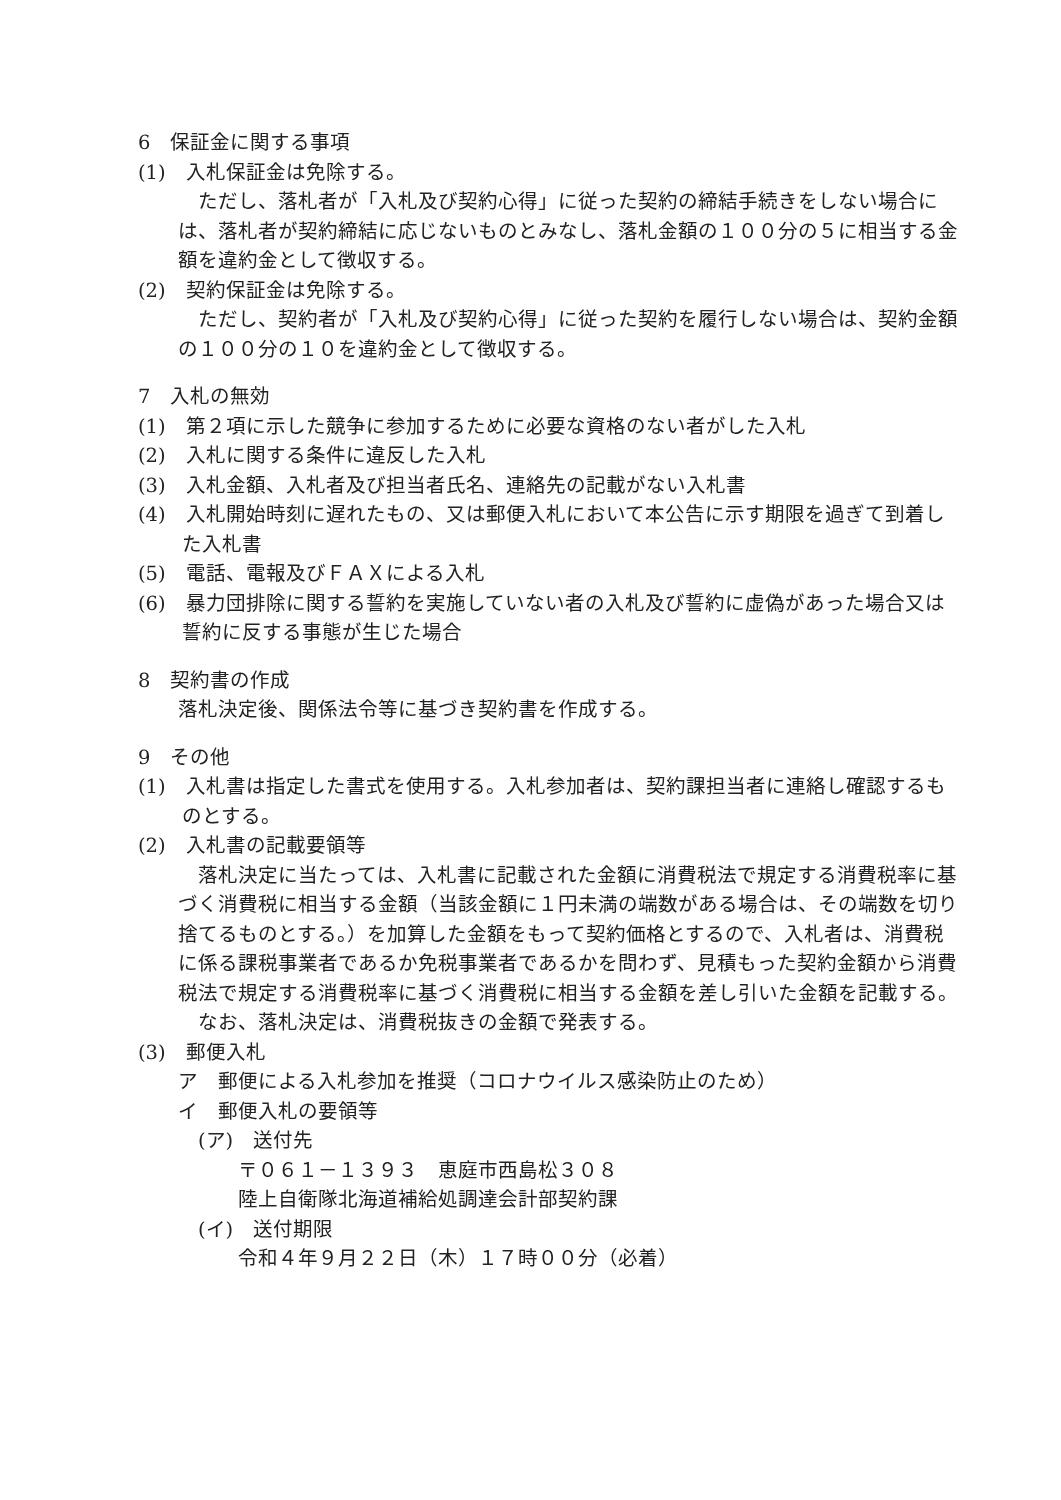6　保証金に関する事項
(1)　入札保証金は免除する。
ただし、落札者が「入札及び契約心得」に従った契約の締結手続きをしない場合には、落札者が契約締結に応じないものとみなし、落札金額の１００分の５に相当する金額を違約金として徴収する。
(2)　契約保証金は免除する。
ただし、契約者が「入札及び契約心得」に従った契約を履行しない場合は、契約金額の１００分の１０を違約金として徴収する。
7　入札の無効
(1)　第２項に示した競争に参加するために必要な資格のない者がした入札
(2)　入札に関する条件に違反した入札
(3)　入札金額、入札者及び担当者氏名、連絡先の記載がない入札書
(4)　入札開始時刻に遅れたもの、又は郵便入札において本公告に示す期限を過ぎて到着した入札書
(5)　電話、電報及びＦＡＸによる入札
(6)　暴力団排除に関する誓約を実施していない者の入札及び誓約に虚偽があった場合又は誓約に反する事態が生じた場合
8　契約書の作成
落札決定後、関係法令等に基づき契約書を作成する。
9　その他
(1)　入札書は指定した書式を使用する。入札参加者は、契約課担当者に連絡し確認するものとする。
(2)　入札書の記載要領等
落札決定に当たっては、入札書に記載された金額に消費税法で規定する消費税率に基づく消費税に相当する金額（当該金額に１円未満の端数がある場合は、その端数を切り捨てるものとする。）を加算した金額をもって契約価格とするので、入札者は、消費税に係る課税事業者であるか免税事業者であるかを問わず、見積もった契約金額から消費税法で規定する消費税率に基づく消費税に相当する金額を差し引いた金額を記載する。
なお、落札決定は、消費税抜きの金額で発表する。
(3)　郵便入札
ア　郵便による入札参加を推奨（コロナウイルス感染防止のため）
イ　郵便入札の要領等
(ア)　送付先
〒０６１－１３９３　恵庭市西島松３０８
陸上自衛隊北海道補給処調達会計部契約課
(イ)　送付期限
令和４年９月２２日（木）１７時００分（必着）